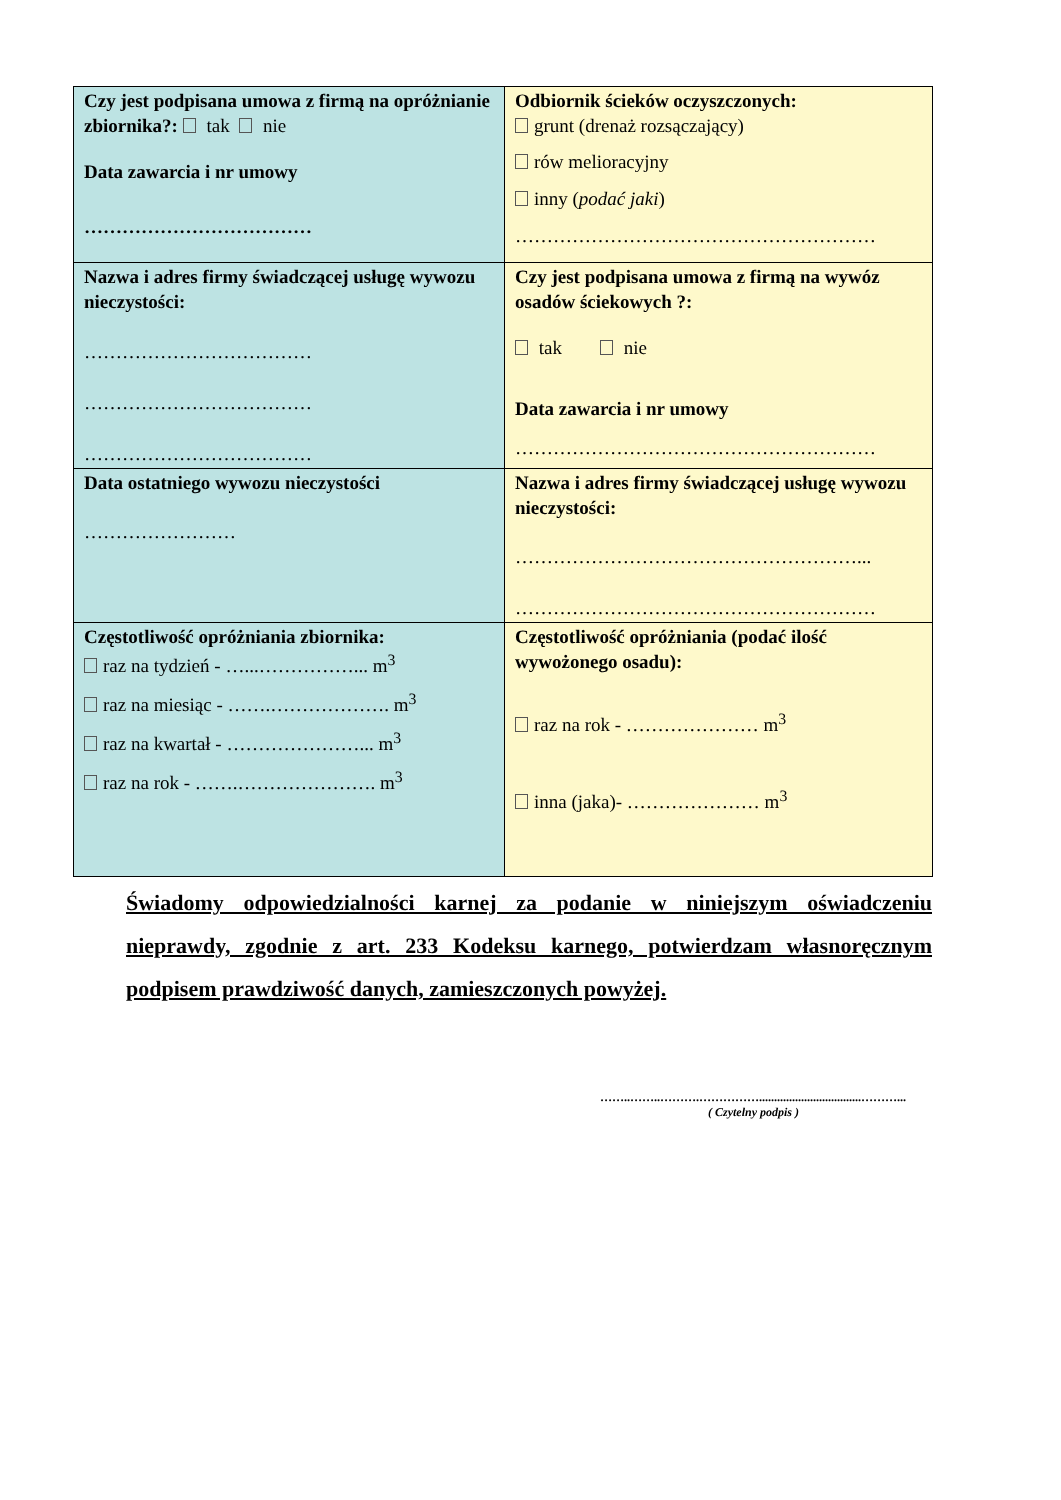| Czy jest podpisana umowa z firmą na opróżnianie zbiornika?: tak nie Data zawarcia i nr umowy ……………………………… | Odbiornik ścieków oczyszczonych: grunt (drenaż rozsączający) rów melioracyjny inny ( podać jaki ) ………………………………………………… |
| Nazwa i adres firmy świadczącej usługę wywozu nieczystości: ……………………………… ……………………………… ……………………………… | Czy jest podpisana umowa z firmą na wywóz osadów ściekowych ?: tak nie Data zawarcia i nr umowy ………………………………………………… |
| Data ostatniego wywozu nieczystości …………………… | Nazwa i adres firmy świadczącej usługę wywozu nieczystości: ………………………………………………... ………………………………………………… |
| Częstotliwość opróżniania zbiornika: raz na tydzień - …...……………... m<sup>3</sup> raz na miesiąc - …….………………. m<sup>3</sup> raz na kwartał - …………………... m<sup>3</sup> raz na rok - …….…………………. m<sup>3</sup> | Częstotliwość opróżniania (podać ilość wywożonego osadu): raz na rok - ………………… m<sup>3</sup> inna (jaka)- ………………… m<sup>3</sup> |
Świadomy odpowiedzialności karnej za podanie w niniejszym oświadczeniu nieprawdy, zgodnie z art. 233 Kodeksu karnego, potwierdzam własnoręcznym podpisem prawdziwość danych, zamieszczonych powyżej.
……..……..……….……………..................................………...
( Czytelny podpis )